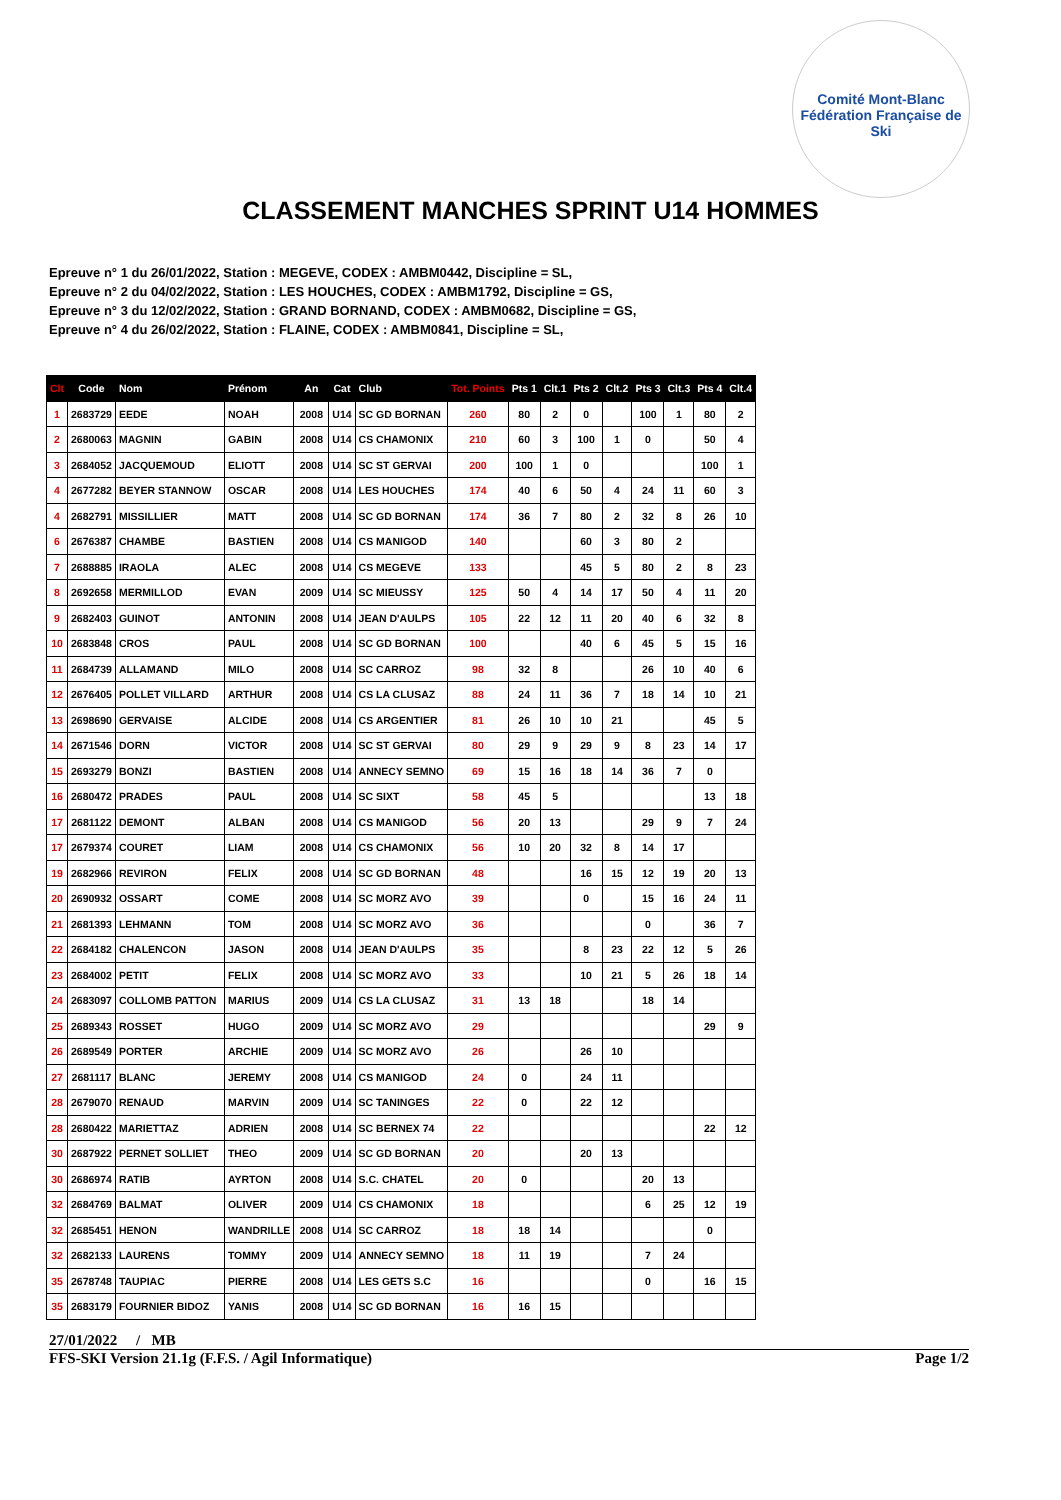Comité Mont-Blanc
Fédération Française de Ski
CLASSEMENT MANCHES SPRINT U14 HOMMES
Epreuve n° 1 du 26/01/2022, Station : MEGEVE, CODEX : AMBM0442, Discipline = SL,
Epreuve n° 2 du 04/02/2022, Station : LES HOUCHES, CODEX : AMBM1792, Discipline = GS,
Epreuve n° 3 du 12/02/2022, Station : GRAND BORNAND, CODEX : AMBM0682, Discipline = GS,
Epreuve n° 4 du 26/02/2022, Station : FLAINE, CODEX : AMBM0841, Discipline = SL,
| Clt | Code | Nom | Prénom | An | Cat | Club | Tot. Points | Pts 1 | Clt.1 | Pts 2 | Clt.2 | Pts 3 | Clt.3 | Pts 4 | Clt.4 |
| --- | --- | --- | --- | --- | --- | --- | --- | --- | --- | --- | --- | --- | --- | --- | --- |
| 1 | 2683729 | EEDE | NOAH | 2008 | U14 | SC GD BORNAN | 260 | 80 | 2 | 0 | | 100 | 1 | 80 | 2 |
| 2 | 2680063 | MAGNIN | GABIN | 2008 | U14 | CS CHAMONIX | 210 | 60 | 3 | 100 | 1 | 0 | | 50 | 4 |
| 3 | 2684052 | JACQUEMOUD | ELIOTT | 2008 | U14 | SC ST GERVAI | 200 | 100 | 1 | 0 | | | | 100 | 1 |
| 4 | 2677282 | BEYER STANNOW | OSCAR | 2008 | U14 | LES HOUCHES | 174 | 40 | 6 | 50 | 4 | 24 | 11 | 60 | 3 |
| 4 | 2682791 | MISSILLIER | MATT | 2008 | U14 | SC GD BORNAN | 174 | 36 | 7 | 80 | 2 | 32 | 8 | 26 | 10 |
| 6 | 2676387 | CHAMBE | BASTIEN | 2008 | U14 | CS MANIGOD | 140 | | | 60 | 3 | 80 | 2 | | |
| 7 | 2688885 | IRAOLA | ALEC | 2008 | U14 | CS MEGEVE | 133 | | | 45 | 5 | 80 | 2 | 8 | 23 |
| 8 | 2692658 | MERMILLOD | EVAN | 2009 | U14 | SC MIEUSSY | 125 | 50 | 4 | 14 | 17 | 50 | 4 | 11 | 20 |
| 9 | 2682403 | GUINOT | ANTONIN | 2008 | U14 | JEAN D'AULPS | 105 | 22 | 12 | 11 | 20 | 40 | 6 | 32 | 8 |
| 10 | 2683848 | CROS | PAUL | 2008 | U14 | SC GD BORNAN | 100 | | | 40 | 6 | 45 | 5 | 15 | 16 |
| 11 | 2684739 | ALLAMAND | MILO | 2008 | U14 | SC CARROZ | 98 | 32 | 8 | | | 26 | 10 | 40 | 6 |
| 12 | 2676405 | POLLET VILLARD | ARTHUR | 2008 | U14 | CS LA CLUSAZ | 88 | 24 | 11 | 36 | 7 | 18 | 14 | 10 | 21 |
| 13 | 2698690 | GERVAISE | ALCIDE | 2008 | U14 | CS ARGENTIER | 81 | 26 | 10 | 10 | 21 | | | 45 | 5 |
| 14 | 2671546 | DORN | VICTOR | 2008 | U14 | SC ST GERVAI | 80 | 29 | 9 | 29 | 9 | 8 | 23 | 14 | 17 |
| 15 | 2693279 | BONZI | BASTIEN | 2008 | U14 | ANNECY SEMNO | 69 | 15 | 16 | 18 | 14 | 36 | 7 | 0 | |
| 16 | 2680472 | PRADES | PAUL | 2008 | U14 | SC SIXT | 58 | 45 | 5 | | | | | 13 | 18 |
| 17 | 2681122 | DEMONT | ALBAN | 2008 | U14 | CS MANIGOD | 56 | 20 | 13 | | | 29 | 9 | 7 | 24 |
| 17 | 2679374 | COURET | LIAM | 2008 | U14 | CS CHAMONIX | 56 | 10 | 20 | 32 | 8 | 14 | 17 | | |
| 19 | 2682966 | REVIRON | FELIX | 2008 | U14 | SC GD BORNAN | 48 | | | 16 | 15 | 12 | 19 | 20 | 13 |
| 20 | 2690932 | OSSART | COME | 2008 | U14 | SC MORZ AVO | 39 | | | 0 | | 15 | 16 | 24 | 11 |
| 21 | 2681393 | LEHMANN | TOM | 2008 | U14 | SC MORZ AVO | 36 | | | | | 0 | | 36 | 7 |
| 22 | 2684182 | CHALENCON | JASON | 2008 | U14 | JEAN D'AULPS | 35 | | | 8 | 23 | 22 | 12 | 5 | 26 |
| 23 | 2684002 | PETIT | FELIX | 2008 | U14 | SC MORZ AVO | 33 | | | 10 | 21 | 5 | 26 | 18 | 14 |
| 24 | 2683097 | COLLOMB PATTON | MARIUS | 2009 | U14 | CS LA CLUSAZ | 31 | 13 | 18 | | | 18 | 14 | | |
| 25 | 2689343 | ROSSET | HUGO | 2009 | U14 | SC MORZ AVO | 29 | | | | | | | 29 | 9 |
| 26 | 2689549 | PORTER | ARCHIE | 2009 | U14 | SC MORZ AVO | 26 | | | 26 | 10 | | | | |
| 27 | 2681117 | BLANC | JEREMY | 2008 | U14 | CS MANIGOD | 24 | 0 | | 24 | 11 | | | | |
| 28 | 2679070 | RENAUD | MARVIN | 2009 | U14 | SC TANINGES | 22 | 0 | | 22 | 12 | | | | |
| 28 | 2680422 | MARIETTAZ | ADRIEN | 2008 | U14 | SC BERNEX 74 | 22 | | | | | | | 22 | 12 |
| 30 | 2687922 | PERNET SOLLIET | THEO | 2009 | U14 | SC GD BORNAN | 20 | | | 20 | 13 | | | | |
| 30 | 2686974 | RATIB | AYRTON | 2008 | U14 | S.C. CHATEL | 20 | 0 | | | | 20 | 13 | | |
| 32 | 2684769 | BALMAT | OLIVER | 2009 | U14 | CS CHAMONIX | 18 | | | | | 6 | 25 | 12 | 19 |
| 32 | 2685451 | HENON | WANDRILLE | 2008 | U14 | SC CARROZ | 18 | 18 | 14 | | | | | 0 | |
| 32 | 2682133 | LAURENS | TOMMY | 2009 | U14 | ANNECY SEMNO | 18 | 11 | 19 | | | 7 | 24 | | |
| 35 | 2678748 | TAUPIAC | PIERRE | 2008 | U14 | LES GETS S.C | 16 | | | | | 0 | | 16 | 15 |
| 35 | 2683179 | FOURNIER BIDOZ | YANIS | 2008 | U14 | SC GD BORNAN | 16 | 16 | 15 | | | | | | |
27/01/2022 / MB
FFS-SKI Version 21.1g (F.F.S. / Agil Informatique) Page 1/2